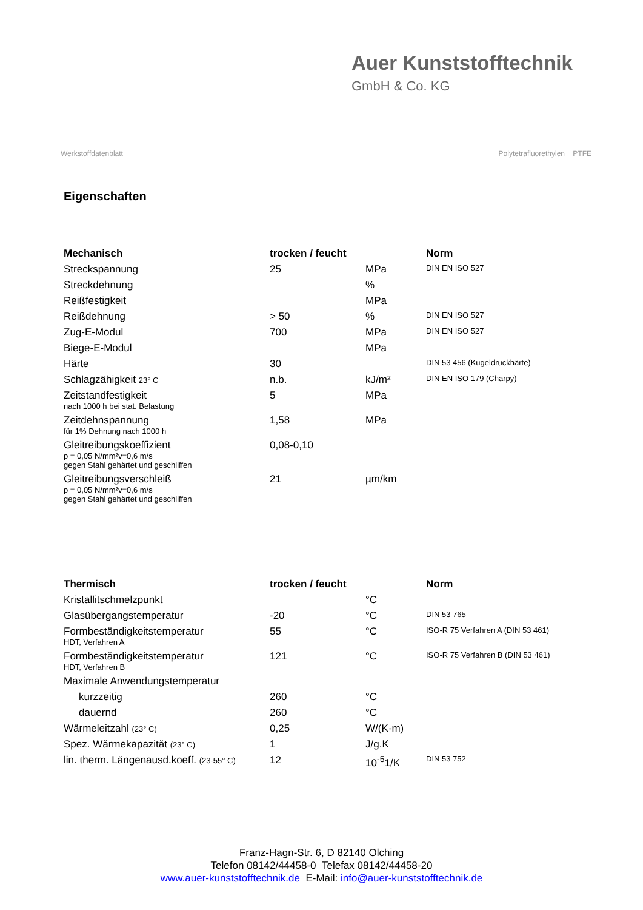Auer Kunststofftechnik
GmbH & Co. KG
Werkstoffdatenblatt Polytetrafluorethylen PTFE
Eigenschaften
| Mechanisch | trocken / feucht | | Norm |
| --- | --- | --- | --- |
| Streckspannung | 25 | MPa | DIN EN ISO 527 |
| Streckdehnung | | % | |
| Reißfestigkeit | | MPa | |
| Reißdehnung | > 50 | % | DIN EN ISO 527 |
| Zug-E-Modul | 700 | MPa | DIN EN ISO 527 |
| Biege-E-Modul | | MPa | |
| Härte | 30 | | DIN 53 456 (Kugeldruckhärte) |
| Schlagzähigkeit 23° C | n.b. | kJ/m² | DIN EN ISO 179 (Charpy) |
| Zeitstandfestigkeit nach 1000 h bei stat. Belastung | 5 | MPa | |
| Zeitdehnspannung für 1% Dehnung nach 1000 h | 1,58 | MPa | |
| Gleitreibungskoeffizient p = 0,05 N/mm²v=0,6 m/s gegen Stahl gehärtet und geschliffen | 0,08-0,10 | | |
| Gleitreibungsverschleiß p = 0,05 N/mm²v=0,6 m/s gegen Stahl gehärtet und geschliffen | 21 | µm/km | |
| Thermisch | trocken / feucht | | Norm |
| --- | --- | --- | --- |
| Kristallitschmelzpunkt | | °C | |
| Glasübergangstemperatur | -20 | °C | DIN 53 765 |
| Formbeständigkeitstemperatur HDT, Verfahren A | 55 | °C | ISO-R 75 Verfahren A (DIN 53 461) |
| Formbeständigkeitstemperatur HDT, Verfahren B | 121 | °C | ISO-R 75 Verfahren B (DIN 53 461) |
| Maximale Anwendungstemperatur | | | |
| kurzzeitig | 260 | °C | |
| dauernd | 260 | °C | |
| Wärmeleitzahl (23° C) | 0,25 | W/(K·m) | |
| Spez. Wärmekapazität (23° C) | 1 | J/g.K | |
| lin. therm. Längenausd.koeff. (23-55° C) | 12 | 10<sup>-5</sup>1/K | DIN 53 752 |
Franz-Hagn-Str. 6, D 82140 Olching
Telefon 08142/44458-0 Telefax 08142/44458-20
www.auer-kunststofftechnik.de E-Mail: info@auer-kunststofftechnik.de